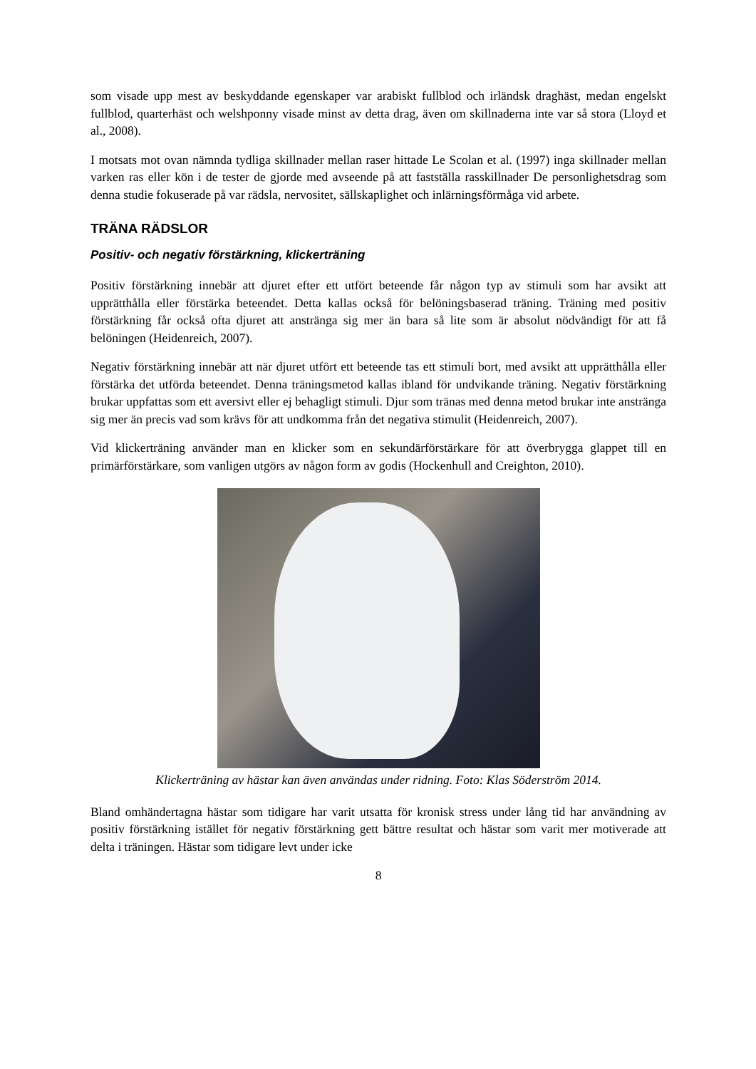som visade upp mest av beskyddande egenskaper var arabiskt fullblod och irländsk draghäst, medan engelskt fullblod, quarterhäst och welshponny visade minst av detta drag, även om skillnaderna inte var så stora (Lloyd et al., 2008).
I motsats mot ovan nämnda tydliga skillnader mellan raser hittade Le Scolan et al. (1997) inga skillnader mellan varken ras eller kön i de tester de gjorde med avseende på att fastställa rasskillnader De personlighetsdrag som denna studie fokuserade på var rädsla, nervositet, sällskaplighet och inlärningsförmåga vid arbete.
TRÄNA RÄDSLOR
Positiv- och negativ förstärkning, klickerträning
Positiv förstärkning innebär att djuret efter ett utfört beteende får någon typ av stimuli som har avsikt att upprätthålla eller förstärka beteendet. Detta kallas också för belöningsbaserad träning. Träning med positiv förstärkning får också ofta djuret att anstränga sig mer än bara så lite som är absolut nödvändigt för att få belöningen (Heidenreich, 2007).
Negativ förstärkning innebär att när djuret utfört ett beteende tas ett stimuli bort, med avsikt att upprätthålla eller förstärka det utförda beteendet. Denna träningsmetod kallas ibland för undvikande träning. Negativ förstärkning brukar uppfattas som ett aversivt eller ej behagligt stimuli. Djur som tränas med denna metod brukar inte anstränga sig mer än precis vad som krävs för att undkomma från det negativa stimulit (Heidenreich, 2007).
Vid klickerträning använder man en klicker som en sekundärförstärkare för att överbrygga glappet till en primärförstärkare, som vanligen utgörs av någon form av godis (Hockenhull and Creighton, 2010).
Klickerträning av hästar kan även användas under ridning. Foto: Klas Söderström 2014.
Bland omhändertagna hästar som tidigare har varit utsatta för kronisk stress under lång tid har användning av positiv förstärkning istället för negativ förstärkning gett bättre resultat och hästar som varit mer motiverade att delta i träningen. Hästar som tidigare levt under icke
8